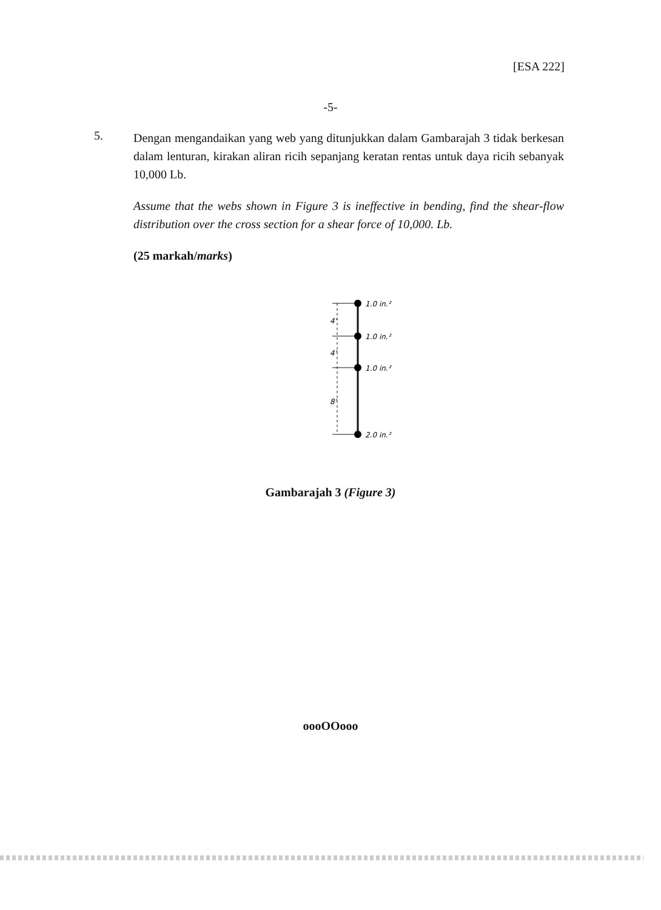[ESA 222]
-5-
5.
Dengan mengandaikan yang web yang ditunjukkan dalam Gambarajah 3 tidak berkesan dalam lenturan, kirakan aliran ricih sepanjang keratan rentas untuk daya ricih sebanyak 10,000 Lb.
Assume that the webs shown in Figure 3 is ineffective in bending, find the shear-flow distribution over the cross section for a shear force of 10,000. Lb.
(25 markah/marks)
4'
4'
8'
1.0 in.²
1.0 in.²
1.0 in.²
2.0 in.²
Gambarajah 3 (Figure 3)
oooOOooo